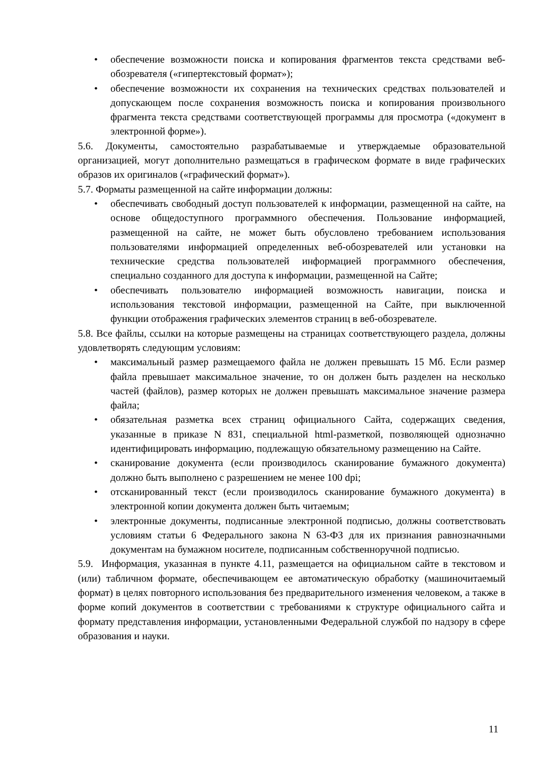• обеспечение возможности поиска и копирования фрагментов текста средствами веб-обозревателя («гипертекстовый формат»);
• обеспечение возможности их сохранения на технических средствах пользователей и допускающем после сохранения возможность поиска и копирования произвольного фрагмента текста средствами соответствующей программы для просмотра («документ в электронной форме»).
5.6. Документы, самостоятельно разрабатываемые и утверждаемые образовательной организацией, могут дополнительно размещаться в графическом формате в виде графических образов их оригиналов («графический формат»).
5.7. Форматы размещенной на сайте информации должны:
• обеспечивать свободный доступ пользователей к информации, размещенной на сайте, на основе общедоступного программного обеспечения. Пользование информацией, размещенной на сайте, не может быть обусловлено требованием использования пользователями информацией определенных веб-обозревателей или установки на технические средства пользователей информацией программного обеспечения, специально созданного для доступа к информации, размещенной на Сайте;
• обеспечивать пользователю информацией возможность навигации, поиска и использования текстовой информации, размещенной на Сайте, при выключенной функции отображения графических элементов страниц в веб-обозревателе.
5.8. Все файлы, ссылки на которые размещены на страницах соответствующего раздела, должны удовлетворять следующим условиям:
• максимальный размер размещаемого файла не должен превышать 15 Мб. Если размер файла превышает максимальное значение, то он должен быть разделен на несколько частей (файлов), размер которых не должен превышать максимальное значение размера файла;
• обязательная разметка всех страниц официального Сайта, содержащих сведения, указанные в приказе N 831, специальной html-разметкой, позволяющей однозначно идентифицировать информацию, подлежащую обязательному размещению на Сайте.
• сканирование документа (если производилось сканирование бумажного документа) должно быть выполнено с разрешением не менее 100 dpi;
• отсканированный текст (если производилось сканирование бумажного документа) в электронной копии документа должен быть читаемым;
• электронные документы, подписанные электронной подписью, должны соответствовать условиям статьи 6 Федерального закона N 63-ФЗ для их признания равнозначными документам на бумажном носителе, подписанным собственноручной подписью.
5.9. Информация, указанная в пункте 4.11, размещается на официальном сайте в текстовом и (или) табличном формате, обеспечивающем ее автоматическую обработку (машиночитаемый формат) в целях повторного использования без предварительного изменения человеком, а также в форме копий документов в соответствии с требованиями к структуре официального сайта и формату представления информации, установленными Федеральной службой по надзору в сфере образования и науки.
11